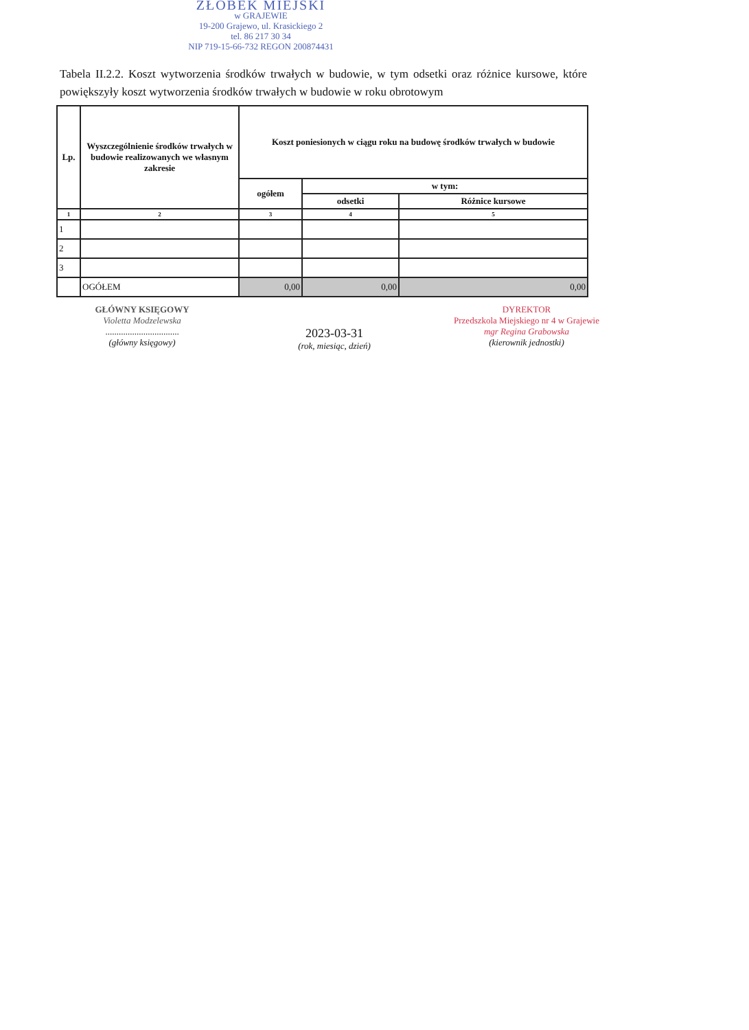ŻŁOBEK MIEJSKI
w GRAJEWIE
19-200 Grajewo, ul. Krasickiego 2
tel. 86 217 30 34
NIP 719-15-66-732 REGON 200874431
Tabela II.2.2. Koszt wytworzenia środków trwałych w budowie, w tym odsetki oraz różnice kursowe, które powiększyły koszt wytworzenia środków trwałych w budowie w roku obrotowym
| Lp. | Wyszczególnienie środków trwałych w budowie realizowanych we własnym zakresie | Koszt poniesionych w ciągu roku na budowę środków trwałych w budowie | | |
| --- | --- | --- | --- | --- |
| | | ogółem | w tym: | |
| | | | odsetki | Różnice kursowe |
| 1 | 2 | 3 | 4 | 5 |
| 1 | | | | |
| 2 | | | | |
| 3 | | | | |
| | OGÓŁEM | 0,00 | 0,00 | 0,00 |
GŁÓWNY KSIĘGOWY
Violetta Modzelewska
.................................
(główny księgowy)
2023-03-31
(rok, miesiąc, dzień)
DYREKTOR
Przedszkola Miejskiego nr 4 w Grajewie
mgr Regina Grabowska
(kierownik jednostki)